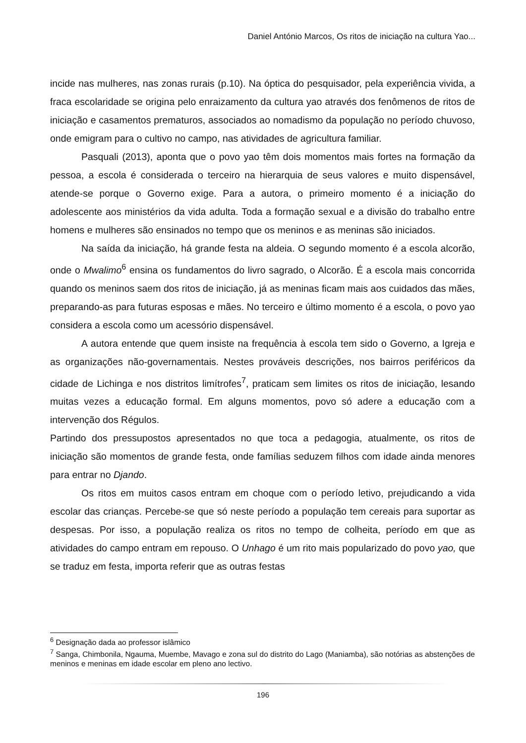Daniel António Marcos, Os ritos de iniciação na cultura Yao...
incide nas mulheres, nas zonas rurais (p.10). Na óptica do pesquisador, pela experiência vivida, a fraca escolaridade se origina pelo enraizamento da cultura yao através dos fenômenos de ritos de iniciação e casamentos prematuros, associados ao nomadismo da população no período chuvoso, onde emigram para o cultivo no campo, nas atividades de agricultura familiar.
Pasquali (2013), aponta que o povo yao têm dois momentos mais fortes na formação da pessoa, a escola é considerada o terceiro na hierarquia de seus valores e muito dispensável, atende-se porque o Governo exige. Para a autora, o primeiro momento é a iniciação do adolescente aos ministérios da vida adulta. Toda a formação sexual e a divisão do trabalho entre homens e mulheres são ensinados no tempo que os meninos e as meninas são iniciados.
Na saída da iniciação, há grande festa na aldeia. O segundo momento é a escola alcorão, onde o Mwalimo<sup>6</sup> ensina os fundamentos do livro sagrado, o Alcorão. É a escola mais concorrida quando os meninos saem dos ritos de iniciação, já as meninas ficam mais aos cuidados das mães, preparando-as para futuras esposas e mães. No terceiro e último momento é a escola, o povo yao considera a escola como um acessório dispensável.
A autora entende que quem insiste na frequência à escola tem sido o Governo, a Igreja e as organizações não-governamentais. Nestes prováveis descrições, nos bairros periféricos da cidade de Lichinga e nos distritos limítrofes<sup>7</sup>, praticam sem limites os ritos de iniciação, lesando muitas vezes a educação formal. Em alguns momentos, povo só adere a educação com a intervenção dos Régulos.
Partindo dos pressupostos apresentados no que toca a pedagogia, atualmente, os ritos de iniciação são momentos de grande festa, onde famílias seduzem filhos com idade ainda menores para entrar no Djando.
Os ritos em muitos casos entram em choque com o período letivo, prejudicando a vida escolar das crianças. Percebe-se que só neste período a população tem cereais para suportar as despesas. Por isso, a população realiza os ritos no tempo de colheita, período em que as atividades do campo entram em repouso. O Unhago é um rito mais popularizado do povo yao, que se traduz em festa, importa referir que as outras festas
<sup>6</sup> Designação dada ao professor islâmico
<sup>7</sup> Sanga, Chimbonila, Ngauma, Muembe, Mavago e zona sul do distrito do Lago (Maniamba), são notórias as abstenções de meninos e meninas em idade escolar em pleno ano lectivo.
196